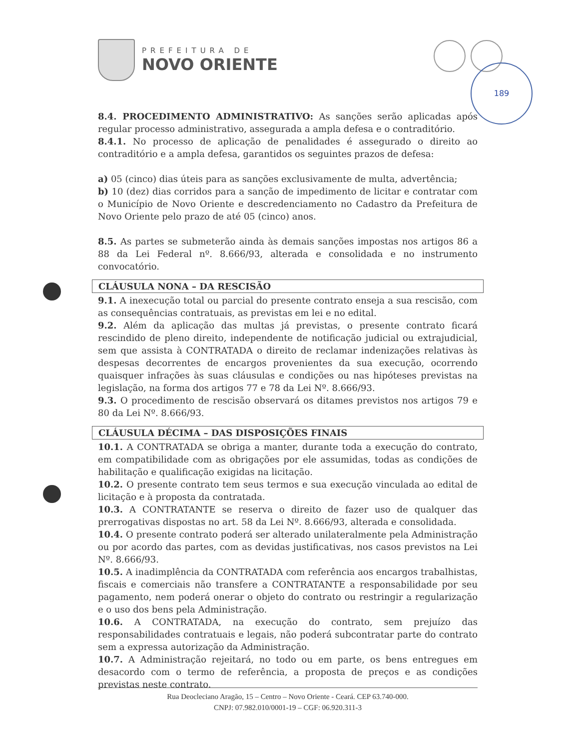PREFEITURA DE
NOVO ORIENTE
189
8.4. PROCEDIMENTO ADMINISTRATIVO: As sanções serão aplicadas após regular processo administrativo, assegurada a ampla defesa e o contraditório.
8.4.1. No processo de aplicação de penalidades é assegurado o direito ao contraditório e a ampla defesa, garantidos os seguintes prazos de defesa:
a) 05 (cinco) dias úteis para as sanções exclusivamente de multa, advertência;
b) 10 (dez) dias corridos para a sanção de impedimento de licitar e contratar com o Município de Novo Oriente e descredenciamento no Cadastro da Prefeitura de Novo Oriente pelo prazo de até 05 (cinco) anos.
8.5. As partes se submeterão ainda às demais sanções impostas nos artigos 86 a 88 da Lei Federal nº. 8.666/93, alterada e consolidada e no instrumento convocatório.
CLÁUSULA NONA – DA RESCISÃO
9.1. A inexecução total ou parcial do presente contrato enseja a sua rescisão, com as consequências contratuais, as previstas em lei e no edital.
9.2. Além da aplicação das multas já previstas, o presente contrato ficará rescindido de pleno direito, independente de notificação judicial ou extrajudicial, sem que assista à CONTRATADA o direito de reclamar indenizações relativas às despesas decorrentes de encargos provenientes da sua execução, ocorrendo quaisquer infrações às suas cláusulas e condições ou nas hipóteses previstas na legislação, na forma dos artigos 77 e 78 da Lei Nº. 8.666/93.
9.3. O procedimento de rescisão observará os ditames previstos nos artigos 79 e 80 da Lei Nº. 8.666/93.
CLÁUSULA DÉCIMA – DAS DISPOSIÇÕES FINAIS
10.1. A CONTRATADA se obriga a manter, durante toda a execução do contrato, em compatibilidade com as obrigações por ele assumidas, todas as condições de habilitação e qualificação exigidas na licitação.
10.2. O presente contrato tem seus termos e sua execução vinculada ao edital de licitação e à proposta da contratada.
10.3. A CONTRATANTE se reserva o direito de fazer uso de qualquer das prerrogativas dispostas no art. 58 da Lei Nº. 8.666/93, alterada e consolidada.
10.4. O presente contrato poderá ser alterado unilateralmente pela Administração ou por acordo das partes, com as devidas justificativas, nos casos previstos na Lei Nº. 8.666/93.
10.5. A inadimplência da CONTRATADA com referência aos encargos trabalhistas, fiscais e comerciais não transfere a CONTRATANTE a responsabilidade por seu pagamento, nem poderá onerar o objeto do contrato ou restringir a regularização e o uso dos bens pela Administração.
10.6. A CONTRATADA, na execução do contrato, sem prejuízo das responsabilidades contratuais e legais, não poderá subcontratar parte do contrato sem a expressa autorização da Administração.
10.7. A Administração rejeitará, no todo ou em parte, os bens entregues em desacordo com o termo de referência, a proposta de preços e as condições previstas neste contrato.
Rua Deocleciano Aragão, 15 – Centro – Novo Oriente - Ceará. CEP 63.740-000.
CNPJ: 07.982.010/0001-19 – CGF: 06.920.311-3